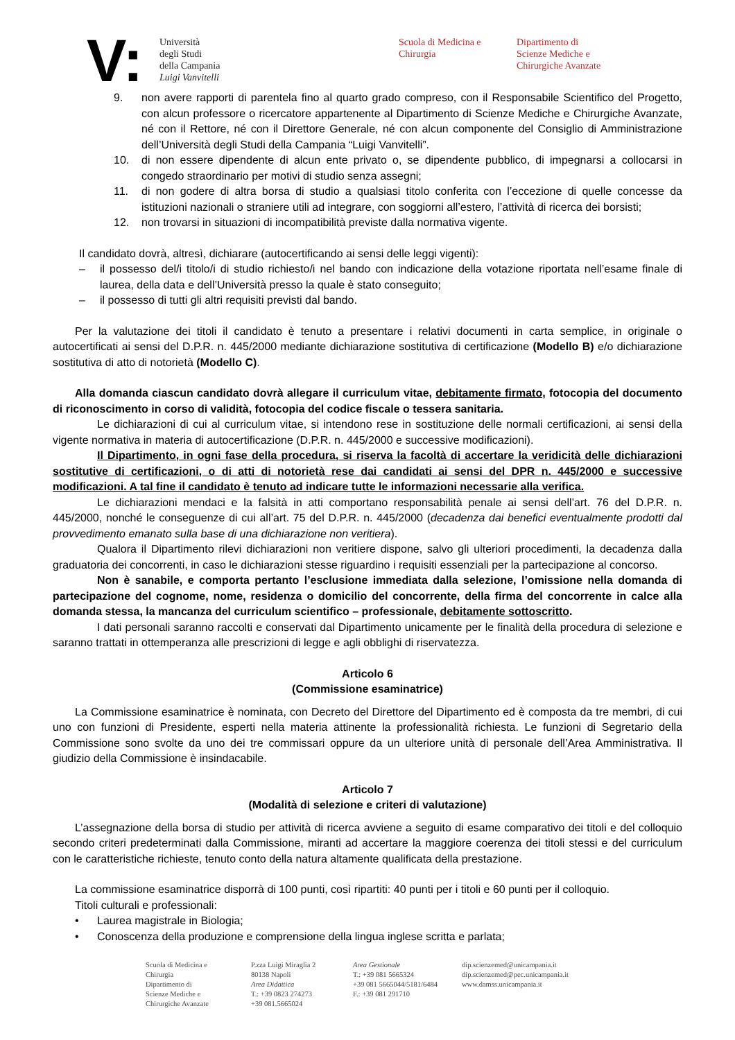V:
Università
degli Studi
della Campania
Luigi Vanvitelli
Scuola di Medicina e Chirurgia
Dipartimento di
Scienze Mediche e
Chirurgiche Avanzate
9. non avere rapporti di parentela fino al quarto grado compreso, con il Responsabile Scientifico del Progetto, con alcun professore o ricercatore appartenente al Dipartimento di Scienze Mediche e Chirurgiche Avanzate, né con il Rettore, né con il Direttore Generale, né con alcun componente del Consiglio di Amministrazione dell’Università degli Studi della Campania “Luigi Vanvitelli”.
10. di non essere dipendente di alcun ente privato o, se dipendente pubblico, di impegnarsi a collocarsi in congedo straordinario per motivi di studio senza assegni;
11. di non godere di altra borsa di studio a qualsiasi titolo conferita con l’eccezione di quelle concesse da istituzioni nazionali o straniere utili ad integrare, con soggiorni all’estero, l’attività di ricerca dei borsisti;
12. non trovarsi in situazioni di incompatibilità previste dalla normativa vigente.
Il candidato dovrà, altresì, dichiarare (autocertificando ai sensi delle leggi vigenti):
– il possesso del/i titolo/i di studio richiesto/i nel bando con indicazione della votazione riportata nell’esame finale di laurea, della data e dell’Università presso la quale è stato conseguito;
– il possesso di tutti gli altri requisiti previsti dal bando.
Per la valutazione dei titoli il candidato è tenuto a presentare i relativi documenti in carta semplice, in originale o autocertificati ai sensi del D.P.R. n. 445/2000 mediante dichiarazione sostitutiva di certificazione (Modello B) e/o dichiarazione sostitutiva di atto di notorietà (Modello C).
Alla domanda ciascun candidato dovrà allegare il curriculum vitae, debitamente firmato, fotocopia del documento di riconoscimento in corso di validità, fotocopia del codice fiscale o tessera sanitaria.
Le dichiarazioni di cui al curriculum vitae, si intendono rese in sostituzione delle normali certificazioni, ai sensi della vigente normativa in materia di autocertificazione (D.P.R. n. 445/2000 e successive modificazioni).
Il Dipartimento, in ogni fase della procedura, si riserva la facoltà di accertare la veridicità delle dichiarazioni sostitutive di certificazioni, o di atti di notorietà rese dai candidati ai sensi del DPR n. 445/2000 e successive modificazioni. A tal fine il candidato è tenuto ad indicare tutte le informazioni necessarie alla verifica.
Le dichiarazioni mendaci e la falsità in atti comportano responsabilità penale ai sensi dell’art. 76 del D.P.R. n. 445/2000, nonché le conseguenze di cui all’art. 75 del D.P.R. n. 445/2000 (decadenza dai benefici eventualmente prodotti dal provvedimento emanato sulla base di una dichiarazione non veritiera).
Qualora il Dipartimento rilevi dichiarazioni non veritiere dispone, salvo gli ulteriori procedimenti, la decadenza dalla graduatoria dei concorrenti, in caso le dichiarazioni stesse riguardino i requisiti essenziali per la partecipazione al concorso.
Non è sanabile, e comporta pertanto l’esclusione immediata dalla selezione, l’omissione nella domanda di partecipazione del cognome, nome, residenza o domicilio del concorrente, della firma del concorrente in calce alla domanda stessa, la mancanza del curriculum scientifico – professionale, debitamente sottoscritto.
I dati personali saranno raccolti e conservati dal Dipartimento unicamente per le finalità della procedura di selezione e saranno trattati in ottemperanza alle prescrizioni di legge e agli obblighi di riservatezza.
Articolo 6
(Commissione esaminatrice)
La Commissione esaminatrice è nominata, con Decreto del Direttore del Dipartimento ed è composta da tre membri, di cui uno con funzioni di Presidente, esperti nella materia attinente la professionalità richiesta. Le funzioni di Segretario della Commissione sono svolte da uno dei tre commissari oppure da un ulteriore unità di personale dell’Area Amministrativa. Il giudizio della Commissione è insindacabile.
Articolo 7
(Modalità di selezione e criteri di valutazione)
L’assegnazione della borsa di studio per attività di ricerca avviene a seguito di esame comparativo dei titoli e del colloquio secondo criteri predeterminati dalla Commissione, miranti ad accertare la maggiore coerenza dei titoli stessi e del curriculum con le caratteristiche richieste, tenuto conto della natura altamente qualificata della prestazione.
La commissione esaminatrice disporrà di 100 punti, così ripartiti: 40 punti per i titoli e 60 punti per il colloquio.
Titoli culturali e professionali:
• Laurea magistrale in Biologia;
• Conoscenza della produzione e comprensione della lingua inglese scritta e parlata;
Scuola di Medicina e
Chirurgia
Dipartimento di
Scienze Mediche e
Chirurgiche Avanzate
P.zza Luigi Miraglia 2
80138 Napoli
Area Didattica
T.: +39 0823 274273
+39 081.5665024
Area Gestionale
T.: +39 081 5665324
+39 081 5665044/5181/6484
F.: +39 081 291710
dip.scienzemed@unicampania.it
dip.scienzemed@pec.unicampania.it
www.damss.unicampania.it